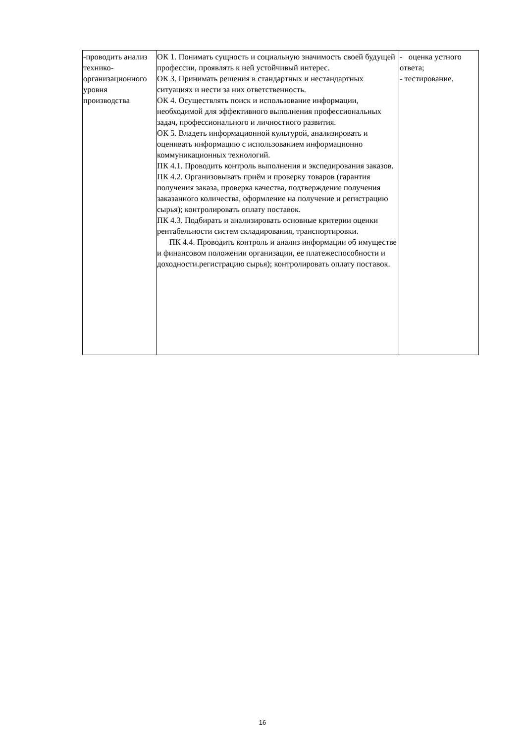| -проводить анализ технико-организационного уровня производства | ОК 1. Понимать сущность и социальную значимость своей будущей профессии, проявлять к ней устойчивый интерес. ОК 3. Принимать решения в стандартных и нестандартных ситуациях и нести за них ответственность. ОК 4. Осуществлять поиск и использование информации, необходимой для эффективного выполнения профессиональных задач, профессионального и личностного развития. ОК 5. Владеть информационной культурой, анализировать и оценивать информацию с использованием информационно коммуникационных технологий. ПК 4.1. Проводить контроль выполнения и экспедирования заказов. ПК 4.2. Организовывать приём и проверку товаров (гарантия получения заказа, проверка качества, подтверждение получения заказанного количества, оформление на получение и регистрацию сырья); контролировать оплату поставок. ПК 4.3. Подбирать и анализировать основные критерии оценки рентабельности систем складирования, транспортировки. ПК 4.4. Проводить контроль и анализ информации об имуществе и финансовом положении организации, ее платежеспособности и доходности.регистрацию сырья); контролировать оплату поставок. | - оценка устного ответа; - тестирование. |
16